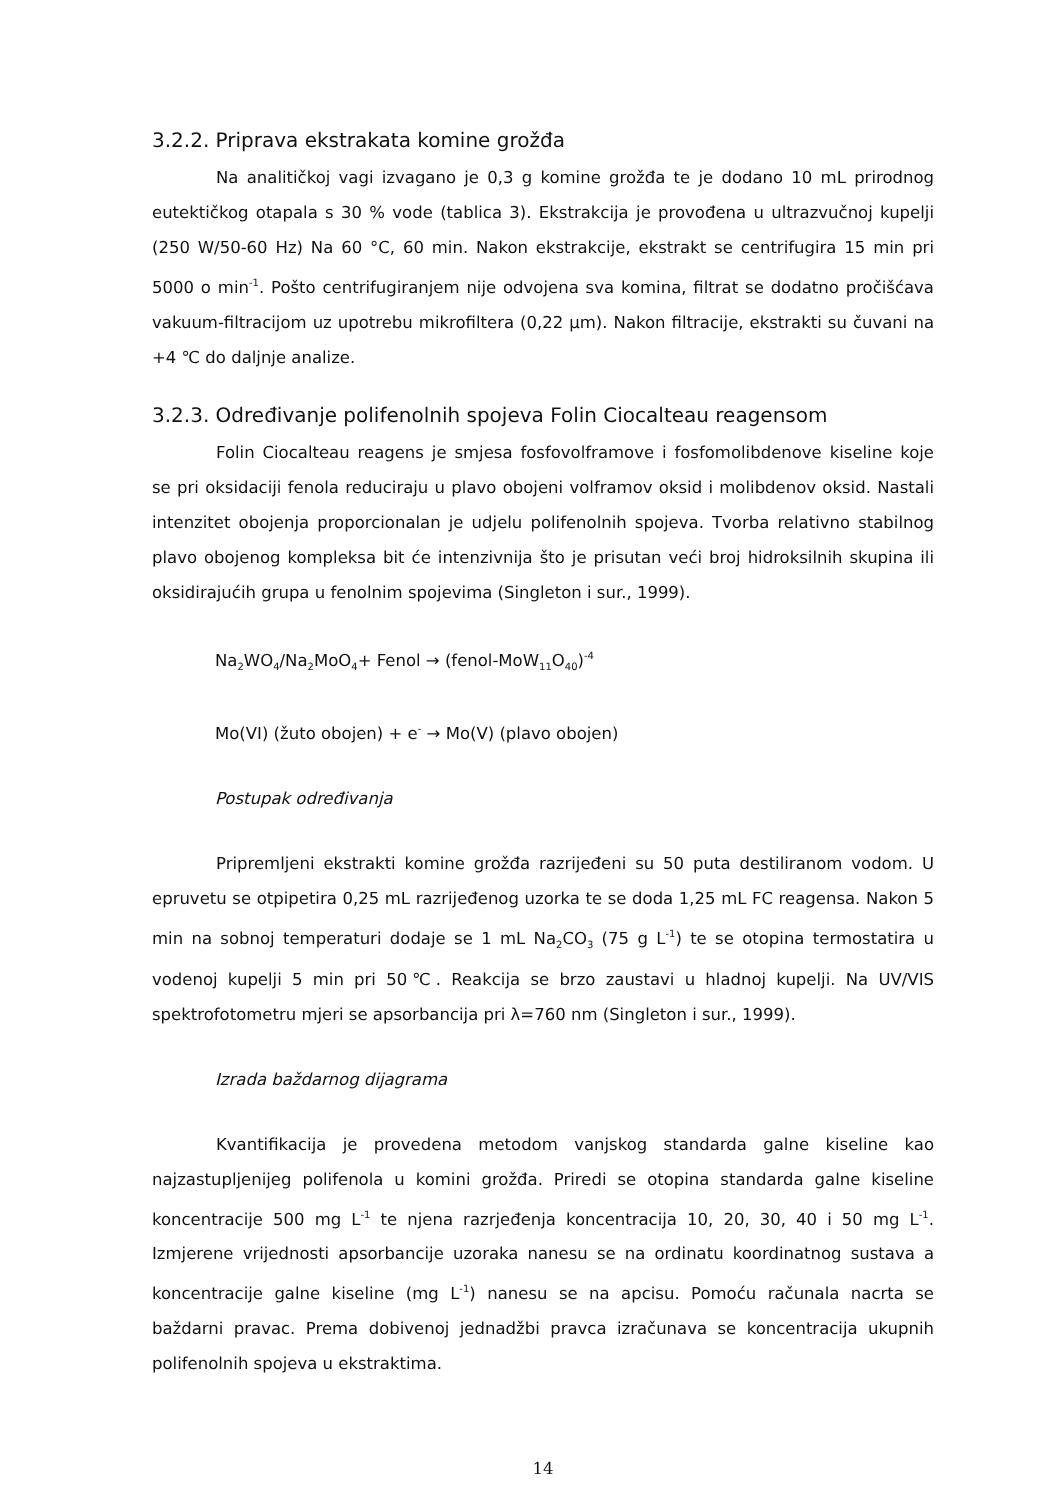3.2.2. Priprava ekstrakata komine grožđa
Na analitičkoj vagi izvagano je 0,3 g komine grožđa te je dodano 10 mL prirodnog eutektičkog otapala s 30 % vode (tablica 3). Ekstrakcija je provođena u ultrazvučnoj kupelji (250 W/50-60 Hz) Na 60 °C, 60 min. Nakon ekstrakcije, ekstrakt se centrifugira 15 min pri 5000 o min<sup>-1</sup>. Pošto centrifugiranjem nije odvojena sva komina, filtrat se dodatno pročišćava vakuum-filtracijom uz upotrebu mikrofiltera (0,22 µm). Nakon filtracije, ekstrakti su čuvani na +4 ℃ do daljnje analize.
3.2.3. Određivanje polifenolnih spojeva Folin Ciocalteau reagensom
Folin Ciocalteau reagens je smjesa fosfovolframove i fosfomolibdenove kiseline koje se pri oksidaciji fenola reduciraju u plavo obojeni volframov oksid i molibdenov oksid. Nastali intenzitet obojenja proporcionalan je udjelu polifenolnih spojeva. Tvorba relativno stabilnog plavo obojenog kompleksa bit će intenzivnija što je prisutan veći broj hidroksilnih skupina ili oksidirajućih grupa u fenolnim spojevima (Singleton i sur., 1999).
Na<sub>2</sub>WO<sub>4</sub>/Na<sub>2</sub>MoO<sub>4</sub>+ Fenol → (fenol-MoW<sub>11</sub>O<sub>40</sub>)<sup>-4</sup>
Mo(VI) (žuto obojen) + e<sup>-</sup> → Mo(V) (plavo obojen)
Postupak određivanja
Pripremljeni ekstrakti komine grožđa razrijeđeni su 50 puta destiliranom vodom. U epruvetu se otpipetira 0,25 mL razrijeđenog uzorka te se doda 1,25 mL FC reagensa. Nakon 5 min na sobnoj temperaturi dodaje se 1 mL Na<sub>2</sub>CO<sub>3</sub> (75 g L<sup>-1</sup>) te se otopina termostatira u vodenoj kupelji 5 min pri 50℃. Reakcija se brzo zaustavi u hladnoj kupelji. Na UV/VIS spektrofotometru mjeri se apsorbancija pri λ=760 nm (Singleton i sur., 1999).
Izrada baždarnog dijagrama
Kvantifikacija je provedena metodom vanjskog standarda galne kiseline kao najzastupljenijeg polifenola u komini grožđa. Priredi se otopina standarda galne kiseline koncentracije 500 mg L<sup>-1</sup> te njena razrjeđenja koncentracija 10, 20, 30, 40 i 50 mg L<sup>-1</sup>. Izmjerene vrijednosti apsorbancije uzoraka nanesu se na ordinatu koordinatnog sustava a koncentracije galne kiseline (mg L<sup>-1</sup>) nanesu se na apcisu. Pomoću računala nacrta se baždarni pravac. Prema dobivenoj jednadžbi pravca izračunava se koncentracija ukupnih polifenolnih spojeva u ekstraktima.
14